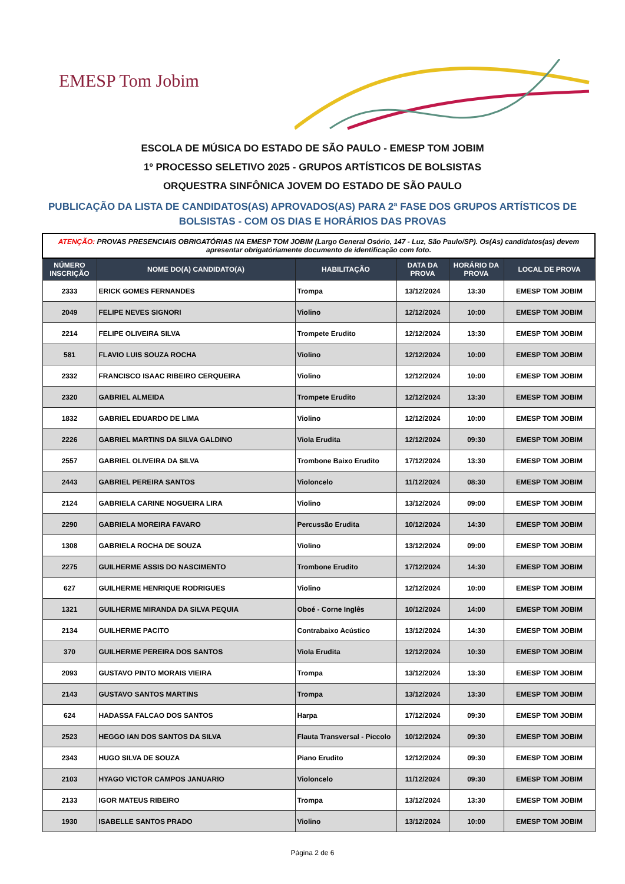EMESP Tom Jobim
ESCOLA DE MÚSICA DO ESTADO DE SÃO PAULO - EMESP TOM JOBIM
1º PROCESSO SELETIVO 2025 - GRUPOS ARTÍSTICOS DE BOLSISTAS
ORQUESTRA SINFÔNICA JOVEM DO ESTADO DE SÃO PAULO
PUBLICAÇÃO DA LISTA DE CANDIDATOS(AS) APROVADOS(AS) PARA 2ª FASE DOS GRUPOS ARTÍSTICOS DE
BOLSISTAS - COM OS DIAS E HORÁRIOS DAS PROVAS
| ATENÇÃO: PROVAS PRESENCIAIS OBRIGATÓRIAS NA EMESP TOM JOBIM (Largo General Osório, 147 - Luz, São Paulo/SP). Os(As) candidatos(as) devem apresentar obrigatóriamente documento de identificação com foto. | | | | | |
| NÚMERO INSCRIÇÃO | NOME DO(A) CANDIDATO(A) | HABILITAÇÃO | DATA DA PROVA | HORÁRIO DA PROVA | LOCAL DE PROVA |
| 2333 | ERICK GOMES FERNANDES | Trompa | 13/12/2024 | 13:30 | EMESP TOM JOBIM |
| 2049 | FELIPE NEVES SIGNORI | Violino | 12/12/2024 | 10:00 | EMESP TOM JOBIM |
| 2214 | FELIPE OLIVEIRA SILVA | Trompete Erudito | 12/12/2024 | 13:30 | EMESP TOM JOBIM |
| 581 | FLAVIO LUIS SOUZA ROCHA | Violino | 12/12/2024 | 10:00 | EMESP TOM JOBIM |
| 2332 | FRANCISCO ISAAC RIBEIRO CERQUEIRA | Violino | 12/12/2024 | 10:00 | EMESP TOM JOBIM |
| 2320 | GABRIEL ALMEIDA | Trompete Erudito | 12/12/2024 | 13:30 | EMESP TOM JOBIM |
| 1832 | GABRIEL EDUARDO DE LIMA | Violino | 12/12/2024 | 10:00 | EMESP TOM JOBIM |
| 2226 | GABRIEL MARTINS DA SILVA GALDINO | Viola Erudita | 12/12/2024 | 09:30 | EMESP TOM JOBIM |
| 2557 | GABRIEL OLIVEIRA DA SILVA | Trombone Baixo Erudito | 17/12/2024 | 13:30 | EMESP TOM JOBIM |
| 2443 | GABRIEL PEREIRA SANTOS | Violoncelo | 11/12/2024 | 08:30 | EMESP TOM JOBIM |
| 2124 | GABRIELA CARINE NOGUEIRA LIRA | Violino | 13/12/2024 | 09:00 | EMESP TOM JOBIM |
| 2290 | GABRIELA MOREIRA FAVARO | Percussão Erudita | 10/12/2024 | 14:30 | EMESP TOM JOBIM |
| 1308 | GABRIELA ROCHA DE SOUZA | Violino | 13/12/2024 | 09:00 | EMESP TOM JOBIM |
| 2275 | GUILHERME ASSIS DO NASCIMENTO | Trombone Erudito | 17/12/2024 | 14:30 | EMESP TOM JOBIM |
| 627 | GUILHERME HENRIQUE RODRIGUES | Violino | 12/12/2024 | 10:00 | EMESP TOM JOBIM |
| 1321 | GUILHERME MIRANDA DA SILVA PEQUIA | Oboé - Corne Inglês | 10/12/2024 | 14:00 | EMESP TOM JOBIM |
| 2134 | GUILHERME PACITO | Contrabaixo Acústico | 13/12/2024 | 14:30 | EMESP TOM JOBIM |
| 370 | GUILHERME PEREIRA DOS SANTOS | Viola Erudita | 12/12/2024 | 10:30 | EMESP TOM JOBIM |
| 2093 | GUSTAVO PINTO MORAIS VIEIRA | Trompa | 13/12/2024 | 13:30 | EMESP TOM JOBIM |
| 2143 | GUSTAVO SANTOS MARTINS | Trompa | 13/12/2024 | 13:30 | EMESP TOM JOBIM |
| 624 | HADASSA FALCAO DOS SANTOS | Harpa | 17/12/2024 | 09:30 | EMESP TOM JOBIM |
| 2523 | HEGGO IAN DOS SANTOS DA SILVA | Flauta Transversal - Piccolo | 10/12/2024 | 09:30 | EMESP TOM JOBIM |
| 2343 | HUGO SILVA DE SOUZA | Piano Erudito | 12/12/2024 | 09:30 | EMESP TOM JOBIM |
| 2103 | HYAGO VICTOR CAMPOS JANUARIO | Violoncelo | 11/12/2024 | 09:30 | EMESP TOM JOBIM |
| 2133 | IGOR MATEUS RIBEIRO | Trompa | 13/12/2024 | 13:30 | EMESP TOM JOBIM |
| 1930 | ISABELLE SANTOS PRADO | Violino | 13/12/2024 | 10:00 | EMESP TOM JOBIM |
Página 2 de 6